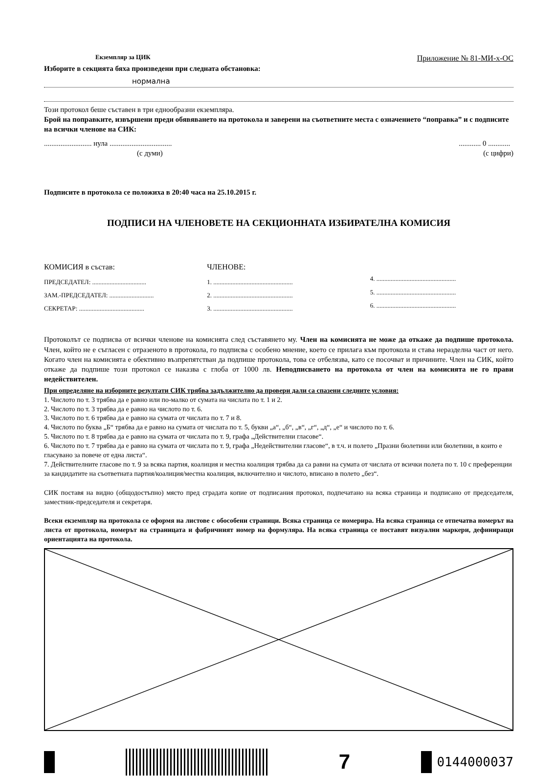Екземпляр за ЦИК Приложение № 81-МИ-х-ОС
Изборите в секцията бяха произведени при следната обстановка:
нормална
Този протокол беше съставен в три еднообразни екземпляра.
Брой на поправките, извършени преди обявяването на протокола и заверени на съответните места с означението “поправка” и с подписите на всички членове на СИК:
.......................... нула ..................................
(с думи)............ 0 ............
(с цифри)
Подписите в протокола се положиха в 20:40 часа на 25.10.2015 г.
ПОДПИСИ НА ЧЛЕНОВЕТЕ НА СЕКЦИОННАТА ИЗБИРАТЕЛНА КОМИСИЯ
КОМИСИЯ в състав:
ПРЕДСЕДАТЕЛ: ..................................
ЗАМ.-ПРЕДСЕДАТЕЛ: ............................
СЕКРЕТАР: .........................................
ЧЛЕНОВЕ:
1. ..................................................
2. ..................................................
3. ..................................................
4. ..................................................
5. ..................................................
6. ..................................................
Протоколът се подписва от всички членове на комисията след съставянето му. Член на комисията не може да откаже да подпише протокола. Член, който не е съгласен с отразеното в протокола, го подписва с особено мнение, което се прилага към протокола и става неразделна част от него. Когато член на комисията е обективно възпрепятстван да подпише протокола, това се отбелязва, като се посочват и причините. Член на СИК, който откаже да подпише този протокол се наказва с глоба от 1000 лв. Неподписването на протокола от член на комисията не го прави недействителен.
При определяне на изборните резултати СИК трябва задължително да провери дали са спазени следните условия:
1. Числото по т. 3 трябва да е равно или по-малко от сумата на числата по т. 1 и 2.
2. Числото по т. 3 трябва да е равно на числото по т. 6.
3. Числото по т. 6 трябва да е равно на сумата от числата по т. 7 и 8.
4. Числото по буква „Б“ трябва да е равно на сумата от числата по т. 5, букви „а“, „б“, „в“, „г“, „д“, „е“ и числото по т. 6.
5. Числото по т. 8 трябва да е равно на сумата от числата по т. 9, графа „Действителни гласове“.
6. Числото по т. 7 трябва да е равно на сумата от числата по т. 9, графа „Недействителни гласове“, в т.ч. и полето „Празни бюлетини или бюлетини, в които е гласувано за повече от една листа“.
7. Действителните гласове по т. 9 за всяка партия, коалиция и местна коалиция трябва да са равни на сумата от числата от всички полета по т. 10 с преференции за кандидатите на съответната партия/коалиция/местна коалиция, включително и числото, вписано в полето „без“.
СИК поставя на видно (общодостъпно) място пред сградата копие от подписания протокол, подпечатано на всяка страница и подписано от председателя, заместник-председателя и секретаря.
Всеки екземпляр на протокола се оформя на листове с обособени страници. Всяка страница се номерира. На всяка страница се отпечатва номерът на листа от протокола, номерът на страницата и фабричният номер на формуляра. На всяка страница се поставят визуални маркери, дефиниращи ориентацията на протокола.
7
0144000037